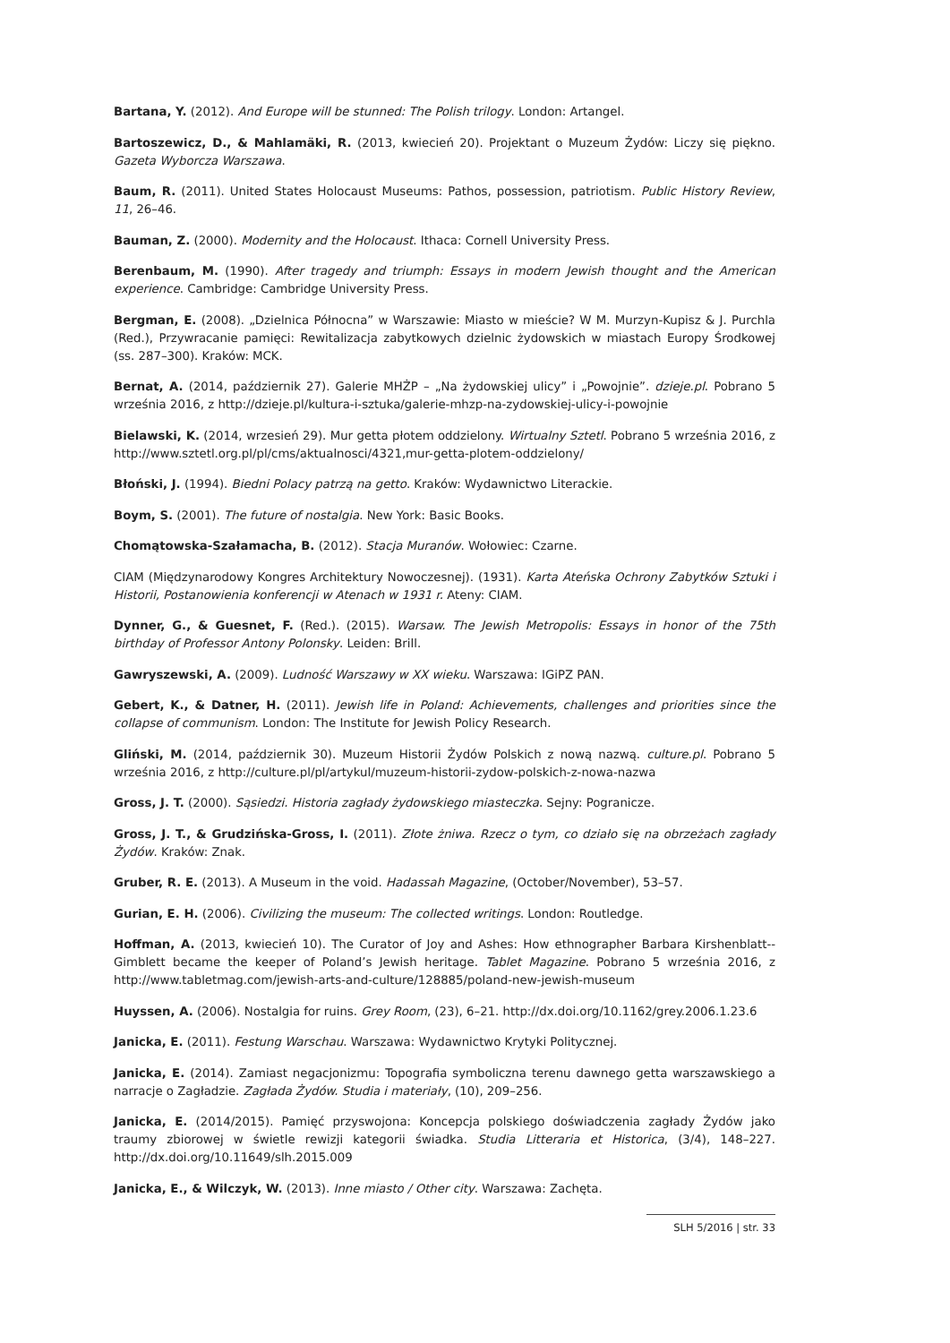Bartana, Y. (2012). And Europe will be stunned: The Polish trilogy. London: Artangel.
Bartoszewicz, D., & Mahlamäki, R. (2013, kwiecień 20). Projektant o Muzeum Żydów: Liczy się piękno. Gazeta Wyborcza Warszawa.
Baum, R. (2011). United States Holocaust Museums: Pathos, possession, patriotism. Public History Review, 11, 26–46.
Bauman, Z. (2000). Modernity and the Holocaust. Ithaca: Cornell University Press.
Berenbaum, M. (1990). After tragedy and triumph: Essays in modern Jewish thought and the American experience. Cambridge: Cambridge University Press.
Bergman, E. (2008). „Dzielnica Północna” w Warszawie: Miasto w mieście? W M. Murzyn-Kupisz & J. Purchla (Red.), Przywracanie pamięci: Rewitalizacja zabytkowych dzielnic żydowskich w miastach Europy Środkowej (ss. 287–300). Kraków: MCK.
Bernat, A. (2014, październik 27). Galerie MHŻP – „Na żydowskiej ulicy” i „Powojnie”. dzieje.pl. Pobrano 5 września 2016, z http://dzieje.pl/kultura-i-sztuka/galerie-mhzp-na-zydowskiej-ulicy-i-powojnie
Bielawski, K. (2014, wrzesień 29). Mur getta płotem oddzielony. Wirtualny Sztetl. Pobrano 5 września 2016, z http://www.sztetl.org.pl/pl/cms/aktualnosci/4321,mur-getta-plotem-oddzielony/
Błoński, J. (1994). Biedni Polacy patrzą na getto. Kraków: Wydawnictwo Literackie.
Boym, S. (2001). The future of nostalgia. New York: Basic Books.
Chomątowska-Szałamacha, B. (2012). Stacja Muranów. Wołowiec: Czarne.
CIAM (Międzynarodowy Kongres Architektury Nowoczesnej). (1931). Karta Ateńska Ochrony Zabytków Sztuki i Historii, Postanowienia konferencji w Atenach w 1931 r. Ateny: CIAM.
Dynner, G., & Guesnet, F. (Red.). (2015). Warsaw. The Jewish Metropolis: Essays in honor of the 75th birthday of Professor Antony Polonsky. Leiden: Brill.
Gawryszewski, A. (2009). Ludność Warszawy w XX wieku. Warszawa: IGiPZ PAN.
Gebert, K., & Datner, H. (2011). Jewish life in Poland: Achievements, challenges and priorities since the collapse of communism. London: The Institute for Jewish Policy Research.
Gliński, M. (2014, październik 30). Muzeum Historii Żydów Polskich z nową nazwą. culture.pl. Pobrano 5 września 2016, z http://culture.pl/pl/artykul/muzeum-historii-zydow-polskich-z-nowa-nazwa
Gross, J. T. (2000). Sąsiedzi. Historia zagłady żydowskiego miasteczka. Sejny: Pogranicze.
Gross, J. T., & Grudzińska-Gross, I. (2011). Złote żniwa. Rzecz o tym, co działo się na obrzeżach zagłady Żydów. Kraków: Znak.
Gruber, R. E. (2013). A Museum in the void. Hadassah Magazine, (October/November), 53–57.
Gurian, E. H. (2006). Civilizing the museum: The collected writings. London: Routledge.
Hoffman, A. (2013, kwiecień 10). The Curator of Joy and Ashes: How ethnographer Barbara Kirshenblatt--Gimblett became the keeper of Poland’s Jewish heritage. Tablet Magazine. Pobrano 5 września 2016, z http://www.tabletmag.com/jewish-arts-and-culture/128885/poland-new-jewish-museum
Huyssen, A. (2006). Nostalgia for ruins. Grey Room, (23), 6–21. http://dx.doi.org/10.1162/grey.2006.1.23.6
Janicka, E. (2011). Festung Warschau. Warszawa: Wydawnictwo Krytyki Politycznej.
Janicka, E. (2014). Zamiast negacjonizmu: Topografia symboliczna terenu dawnego getta warszawskiego a narracje o Zagładzie. Zagłada Żydów. Studia i materiały, (10), 209–256.
Janicka, E. (2014/2015). Pamięć przyswojona: Koncepcja polskiego doświadczenia zagłady Żydów jako traumy zbiorowej w świetle rewizji kategorii świadka. Studia Litteraria et Historica, (3/4), 148–227. http://dx.doi.org/10.11649/slh.2015.009
Janicka, E., & Wilczyk, W. (2013). Inne miasto / Other city. Warszawa: Zachęta.
SLH 5/2016 | str. 33